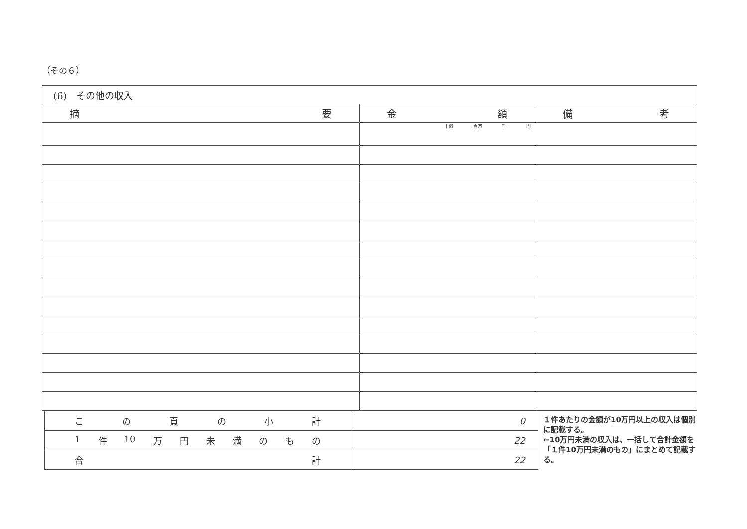（その６）
| (6) その他の収入 | | |
| --- | --- | --- |
| 摘 要 | 金 額 | 備 考 |
| | 十億 百万 千 円 | |
| こ の 頁 の 小 計 | 0 |
| 1 件 10 万 円 未 満 の も の | 22 |
| 合 計 | 22 |
１件あたりの金額が10万円以上の収入は個別に記載する。
←10万円未満の収入は、一括して合計金額を「１件10万円未満のもの」にまとめて記載する。